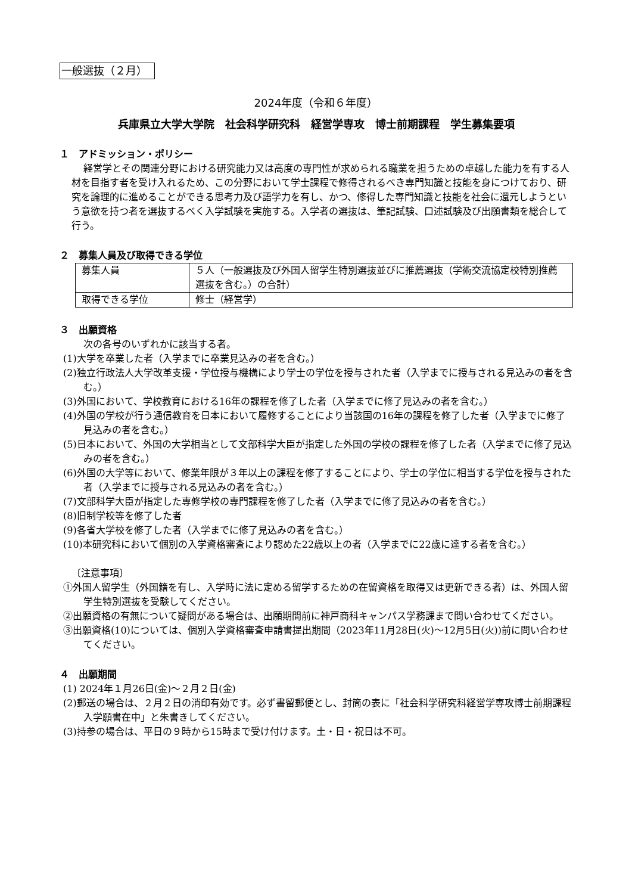一般選抜（２月）
2024年度（令和６年度）
兵庫県立大学大学院　社会科学研究科　経営学専攻　博士前期課程　学生募集要項
１　アドミッション・ポリシー
経営学とその関連分野における研究能力又は高度の専門性が求められる職業を担うための卓越した能力を有する人材を目指す者を受け入れるため、この分野において学士課程で修得されるべき専門知識と技能を身につけており、研究を論理的に進めることができる思考力及び語学力を有し、かつ、修得した専門知識と技能を社会に還元しようという意欲を持つ者を選抜するべく入学試験を実施する。入学者の選抜は、筆記試験、口述試験及び出願書類を総合して行う。
２　募集人員及び取得できる学位
| 募集人員 | ５人（一般選抜及び外国人留学生特別選抜並びに推薦選抜（学術交流協定校特別推薦選抜を含む。）の合計） |
| 取得できる学位 | 修士（経営学） |
３　出願資格
次の各号のいずれかに該当する者。
(1)大学を卒業した者（入学までに卒業見込みの者を含む。）
(2)独立行政法人大学改革支援・学位授与機構により学士の学位を授与された者（入学までに授与される見込みの者を含む。）
(3)外国において、学校教育における16年の課程を修了した者（入学までに修了見込みの者を含む。）
(4)外国の学校が行う通信教育を日本において履修することにより当該国の16年の課程を修了した者（入学までに修了見込みの者を含む。）
(5)日本において、外国の大学相当として文部科学大臣が指定した外国の学校の課程を修了した者（入学までに修了見込みの者を含む。）
(6)外国の大学等において、修業年限が３年以上の課程を修了することにより、学士の学位に相当する学位を授与された者（入学までに授与される見込みの者を含む。）
(7)文部科学大臣が指定した専修学校の専門課程を修了した者（入学までに修了見込みの者を含む。）
(8)旧制学校等を修了した者
(9)各省大学校を修了した者（入学までに修了見込みの者を含む。）
(10)本研究科において個別の入学資格審査により認めた22歳以上の者（入学までに22歳に達する者を含む。）
〔注意事項〕
①外国人留学生（外国籍を有し、入学時に法に定める留学するための在留資格を取得又は更新できる者）は、外国人留学生特別選抜を受験してください。
②出願資格の有無について疑問がある場合は、出願期間前に神戸商科キャンパス学務課まで問い合わせてください。
③出願資格(10)については、個別入学資格審査申請書提出期間（2023年11月28日(火)～12月5日(火))前に問い合わせてください。
４　出願期間
(1) 2024年１月26日(金)～２月２日(金)
(2)郵送の場合は、２月２日の消印有効です。必ず書留郵便とし、封筒の表に「社会科学研究科経営学専攻博士前期課程入学願書在中」と朱書きしてください。
(3)持参の場合は、平日の９時から15時まで受け付けます。土・日・祝日は不可。